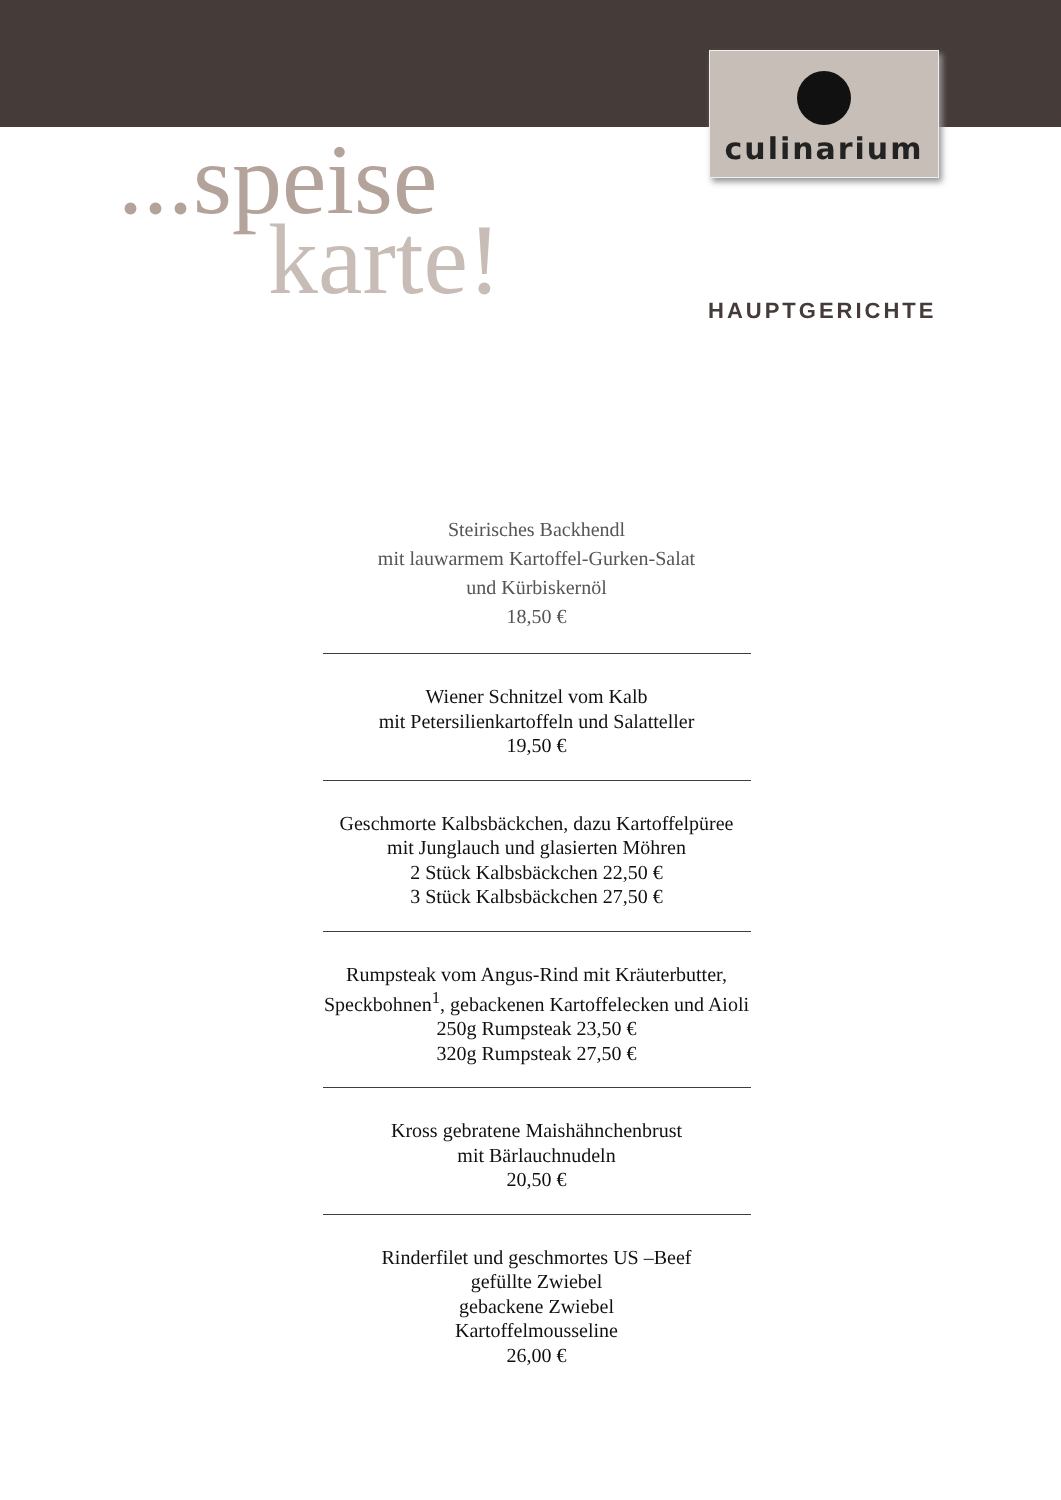culinarium
...speise
karte!
HAUPTGERICHTE
Steirisches Backhendl
mit lauwarmem Kartoffel-Gurken-Salat
und Kürbiskernöl
18,50 €
Wiener Schnitzel vom Kalb
mit Petersilienkartoffeln und Salatteller
19,50 €
Geschmorte Kalbsbäckchen, dazu Kartoffelpüree
mit Junglauch und glasierten Möhren
2 Stück Kalbsbäckchen 22,50 €
3 Stück Kalbsbäckchen 27,50 €
Rumpsteak vom Angus-Rind mit Kräuterbutter,
Speckbohnen<sup>1</sup>, gebackenen Kartoffelecken und Aioli
250g Rumpsteak 23,50 €
320g Rumpsteak 27,50 €
Kross gebratene Maishähnchenbrust
mit Bärlauchnudeln
20,50 €
Rinderfilet und geschmortes US –Beef
gefüllte Zwiebel
gebackene Zwiebel
Kartoffelmousseline
26,00 €